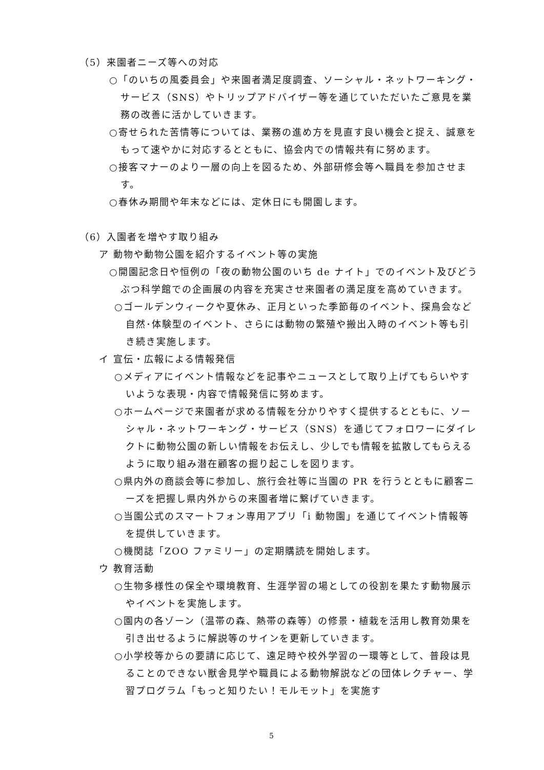（5）来園者ニーズ等への対応
○「のいちの風委員会」や来園者満足度調査、ソーシャル・ネットワーキング・サービス（SNS）やトリップアドバイザー等を通じていただいたご意見を業務の改善に活かしていきます。
○寄せられた苦情等については、業務の進め方を見直す良い機会と捉え、誠意をもって速やかに対応するとともに、協会内での情報共有に努めます。
○接客マナーのより一層の向上を図るため、外部研修会等へ職員を参加させます。
○春休み期間や年末などには、定休日にも開園します。
（6）入園者を増やす取り組み
ア 動物や動物公園を紹介するイベント等の実施
○開園記念日や恒例の「夜の動物公園のいち de ナイト」でのイベント及びどうぶつ科学館での企画展の内容を充実させ来園者の満足度を高めていきます。
○ゴールデンウィークや夏休み、正月といった季節毎のイベント、探鳥会など自然･体験型のイベント、さらには動物の繁殖や搬出入時のイベント等も引き続き実施します。
イ 宣伝・広報による情報発信
○メディアにイベント情報などを記事やニュースとして取り上げてもらいやすいような表現・内容で情報発信に努めます。
○ホームページで来園者が求める情報を分かりやすく提供するとともに、ソーシャル・ネットワーキング・サービス（SNS）を通じてフォロワーにダイレクトに動物公園の新しい情報をお伝えし、少しでも情報を拡散してもらえるように取り組み潜在顧客の掘り起こしを図ります。
○県内外の商談会等に参加し、旅行会社等に当園の PR を行うとともに顧客ニーズを把握し県内外からの来園者増に繋げていきます。
○当園公式のスマートフォン専用アプリ「i 動物園」を通じてイベント情報等を提供していきます。
○機関誌「ZOO ファミリー」の定期購読を開始します。
ウ 教育活動
○生物多様性の保全や環境教育、生涯学習の場としての役割を果たす動物展示やイベントを実施します。
○園内の各ゾーン（温帯の森、熱帯の森等）の修景・植栽を活用し教育効果を引き出せるように解説等のサインを更新していきます。
○小学校等からの要請に応じて、遠足時や校外学習の一環等として、普段は見ることのできない獣舎見学や職員による動物解説などの団体レクチャー、学習プログラム「もっと知りたい！モルモット」を実施す
5